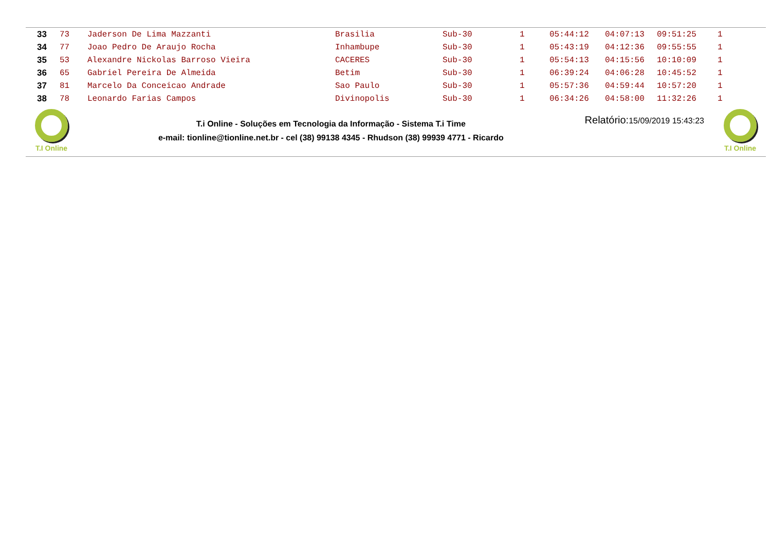| 33 | 73 | Jaderson De Lima Mazzanti | Brasilia | Sub-30 | 1 | 05:44:12 | 04:07:13 | 09:51:25 | 1 |
| 34 | 77 | Joao Pedro De Araujo Rocha | Inhambupe | Sub-30 | 1 | 05:43:19 | 04:12:36 | 09:55:55 | 1 |
| 35 | 53 | Alexandre Nickolas Barroso Vieira | CACERES | Sub-30 | 1 | 05:54:13 | 04:15:56 | 10:10:09 | 1 |
| 36 | 65 | Gabriel Pereira De Almeida | Betim | Sub-30 | 1 | 06:39:24 | 04:06:28 | 10:45:52 | 1 |
| 37 | 81 | Marcelo Da Conceicao Andrade | Sao Paulo | Sub-30 | 1 | 05:57:36 | 04:59:44 | 10:57:20 | 1 |
| 38 | 78 | Leonardo Farias Campos | Divinopolis | Sub-30 | 1 | 06:34:26 | 04:58:00 | 11:32:26 | 1 |
T.I Online
T.i Online - Soluções em Tecnologia da Informação - Sistema T.i Time
e-mail: tionline@tionline.net.br - cel (38) 99138 4345 - Rhudson (38) 99939 4771 - Ricardo
Relatório:15/09/2019 15:43:23
T.I Online